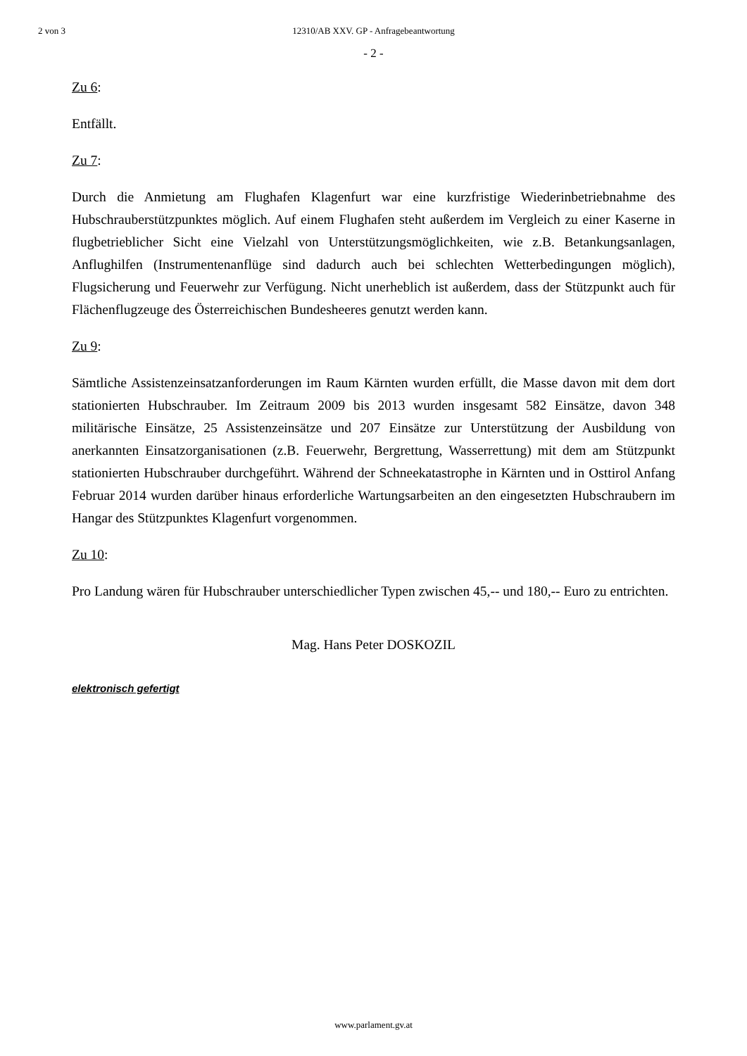2 von 3 12310/AB XXV. GP - Anfragebeantwortung
- 2 -
Zu 6:
Entfällt.
Zu 7:
Durch die Anmietung am Flughafen Klagenfurt war eine kurzfristige Wiederinbetriebnahme des Hubschrauberstützpunktes möglich. Auf einem Flughafen steht außerdem im Vergleich zu einer Kaserne in flugbetrieblicher Sicht eine Vielzahl von Unterstützungsmöglichkeiten, wie z.B. Betankungsanlagen, Anflughilfen (Instrumentenanflüge sind dadurch auch bei schlechten Wetterbedingungen möglich), Flugsicherung und Feuerwehr zur Verfügung. Nicht unerheblich ist außerdem, dass der Stützpunkt auch für Flächenflugzeuge des Österreichischen Bundesheeres genutzt werden kann.
Zu 9:
Sämtliche Assistenzeinsatzanforderungen im Raum Kärnten wurden erfüllt, die Masse davon mit dem dort stationierten Hubschrauber. Im Zeitraum 2009 bis 2013 wurden insgesamt 582 Einsätze, davon 348 militärische Einsätze, 25 Assistenzeinsätze und 207 Einsätze zur Unterstützung der Ausbildung von anerkannten Einsatzorganisationen (z.B. Feuerwehr, Bergrettung, Wasserrettung) mit dem am Stützpunkt stationierten Hubschrauber durchgeführt. Während der Schneekatastrophe in Kärnten und in Osttirol Anfang Februar 2014 wurden darüber hinaus erforderliche Wartungsarbeiten an den eingesetzten Hubschraubern im Hangar des Stützpunktes Klagenfurt vorgenommen.
Zu 10:
Pro Landung wären für Hubschrauber unterschiedlicher Typen zwischen 45,-- und 180,-- Euro zu entrichten.
Mag. Hans Peter DOSKOZIL
elektronisch gefertigt
www.parlament.gv.at